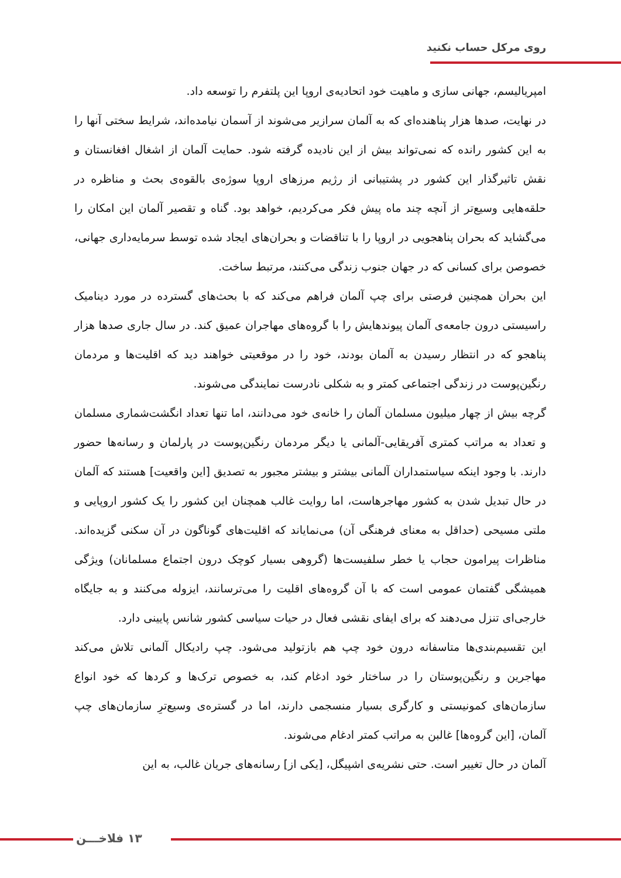روی مرکل حساب نکنید
امپریالیسم، جهانی سازی و ماهیت خود اتحادیه‌ی اروپا این پلتفرم را توسعه داد.
در نهایت، صدها هزار پناهنده‌ای که به آلمان سرازیر می‌شوند از آسمان نیامده‌اند، شرایط سختی آنها را به این کشور رانده که نمی‌تواند بیش از این نادیده گرفته شود. حمایت آلمان از اشغال افغانستان و نقش تاثیرگذار این کشور در پشتیبانی از رژیم مرزهای اروپا سوژه‌ی بالقوه‌ی بحث و مناظره در حلقه‌هایی وسیع‌تر از آنچه چند ماه پیش فکر می‌کردیم، خواهد بود. گناه و تقصیر آلمان این امکان را می‌گشاید که بحران پناهجویی در اروپا را با تناقضات و بحران‌های ایجاد شده توسط سرمایه‌داری جهانی، خصوصن برای کسانی که در جهان جنوب زندگی می‌کنند، مرتبط ساخت.
این بحران همچنین فرصتی برای چپ آلمان فراهم می‌کند که با بحث‌های گسترده در مورد دینامیک راسیستی درون جامعه‌ی آلمان پیوندهایش را با گروه‌های مهاجران عمیق کند. در سال جاری صدها هزار پناهجو که در انتظار رسیدن به آلمان بودند، خود را در موقعیتی خواهند دید که اقلیت‌ها و مردمان رنگین‌پوست در زندگی اجتماعی کمتر و به شکلی نادرست نمایندگی می‌شوند.
گرچه بیش از چهار میلیون مسلمان آلمان را خانه‌ی خود می‌دانند، اما تنها تعداد انگشت‌شماری مسلمان و تعداد به مراتب کمتری آفریقایی-آلمانی یا دیگر مردمان رنگین‌پوست در پارلمان و رسانه‌ها حضور دارند. با وجود اینکه سیاستمداران آلمانی بیشتر و بیشتر مجبور به تصدیق [این واقعیت] هستند که آلمان در حال تبدیل شدن به کشور مهاجرهاست، اما روایت غالب همچنان این کشور را یک کشور اروپایی و ملتی مسیحی (حداقل به معنای فرهنگی آن) می‌نمایاند که اقلیت‌های گوناگون در آن سکنی گزیده‌اند. مناظرات پیرامون حجاب یا خطر سلفیست‌ها (گروهی بسیار کوچک درون اجتماع مسلمانان) ویژگی همیشگی گفتمان عمومی است که با آن گروه‌های اقلیت را می‌ترسانند، ایزوله می‌کنند و به جایگاه خارجی‌ای تنزل می‌دهند که برای ایفای نقشی فعال در حیات سیاسی کشور شانس پایینی دارد.
این تقسیم‌بندی‌ها متاسفانه درون خود چپ هم بازتولید می‌شود. چپ رادیکال آلمانی تلاش می‌کند مهاجرین و رنگین‌پوستان را در ساختار خود ادغام کند، به خصوص ترک‌ها و کردها که خود انواع سازمان‌های کمونیستی و کارگری بسیار منسجمی دارند، اما در گستره‌ی وسیع‌ترِ سازمان‌های چپ آلمان، [این گروه‌ها] غالبن به مراتب کمتر ادغام می‌شوند.
آلمان در حال تغییر است. حتی نشریه‌ی اشپیگل، [یکی از] رسانه‌های جریان غالب، به این
۱۳ فلاخـــن